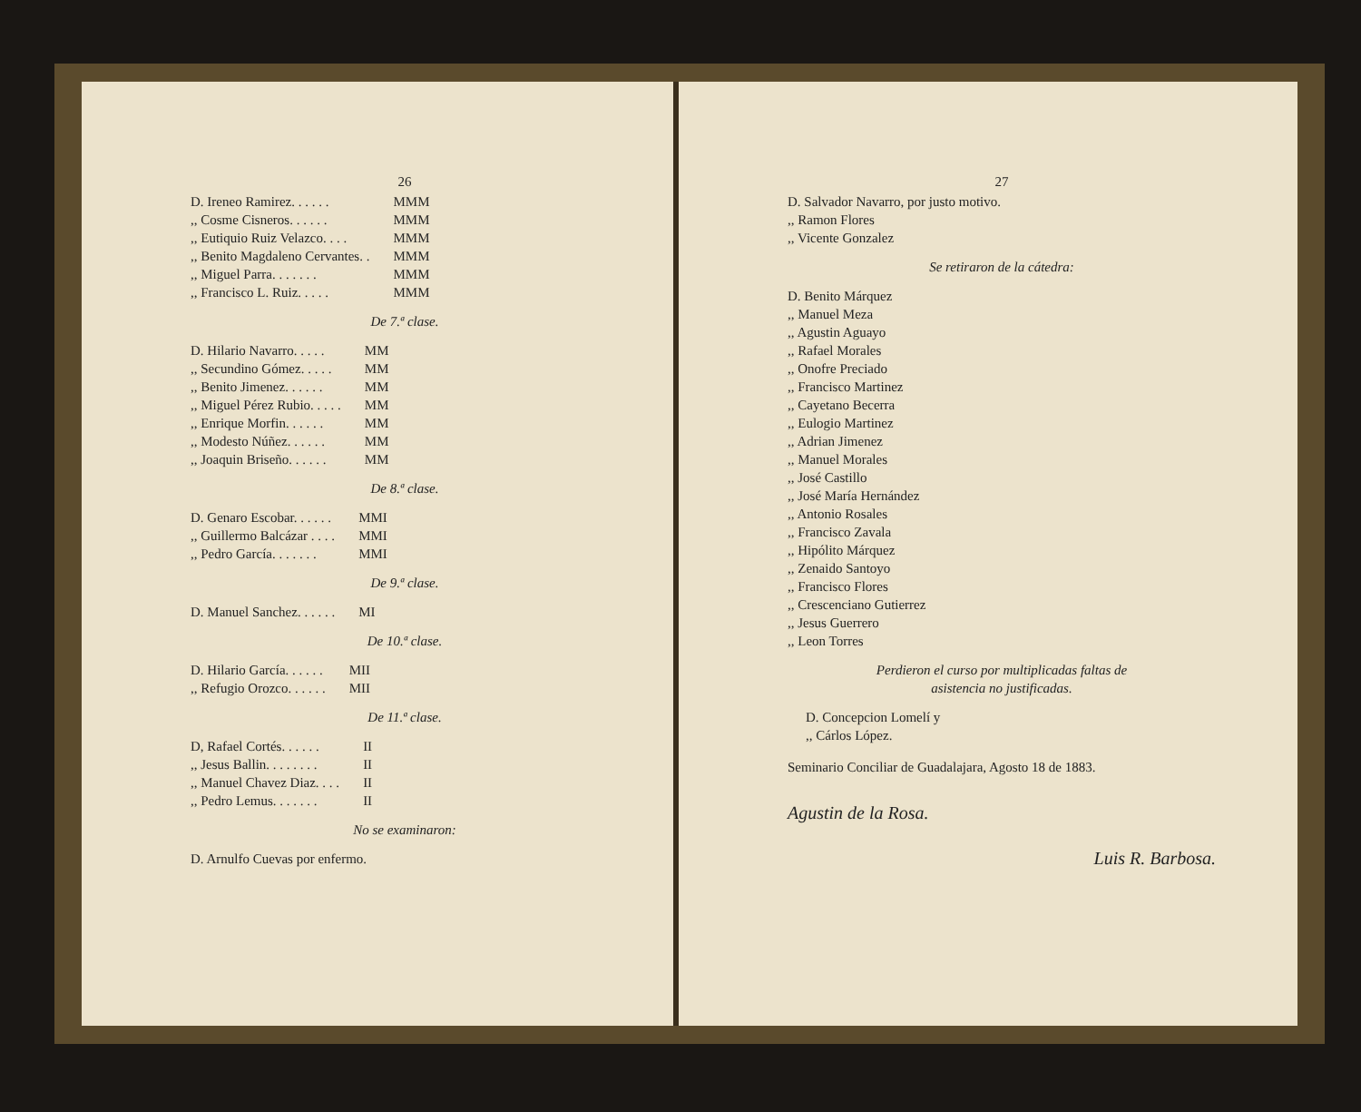26
| D. Ireneo Ramirez. . . . . . | MMM |
| ,, Cosme Cisneros. . . . . . | MMM |
| ,, Eutiquio Ruiz Velazco. . . . | MMM |
| ,, Benito Magdaleno Cervantes. . | MMM |
| ,, Miguel Parra. . . . . . . | MMM |
| ,, Francisco L. Ruiz. . . . . | MMM |
De 7.ª clase.
| D. Hilario Navarro. . . . . | MM |
| ,, Secundino Gómez. . . . . | MM |
| ,, Benito Jimenez. . . . . . | MM |
| ,, Miguel Pérez Rubio. . . . . | MM |
| ,, Enrique Morfin. . . . . . | MM |
| ,, Modesto Núñez. . . . . . | MM |
| ,, Joaquin Briseño. . . . . . | MM |
De 8.ª clase.
| D. Genaro Escobar. . . . . . | MMI |
| ,, Guillermo Balcázar . . . . | MMI |
| ,, Pedro García. . . . . . . | MMI |
De 9.ª clase.
| D. Manuel Sanchez. . . . . . | MI |
De 10.ª clase.
| D. Hilario García. . . . . . | MII |
| ,, Refugio Orozco. . . . . . | MII |
De 11.ª clase.
| D, Rafael Cortés. . . . . . | II |
| ,, Jesus Ballin. . . . . . . . | II |
| ,, Manuel Chavez Diaz. . . . | II |
| ,, Pedro Lemus. . . . . . . | II |
No se examinaron:
D. Arnulfo Cuevas por enfermo.
27
D. Salvador Navarro, por justo motivo.
,, Ramon Flores
,, Vicente Gonzalez
Se retiraron de la cátedra:
D. Benito Márquez
,, Manuel Meza
,, Agustin Aguayo
,, Rafael Morales
,, Onofre Preciado
,, Francisco Martinez
,, Cayetano Becerra
,, Eulogio Martinez
,, Adrian Jimenez
,, Manuel Morales
,, José Castillo
,, José María Hernández
,, Antonio Rosales
,, Francisco Zavala
,, Hipólito Márquez
,, Zenaido Santoyo
,, Francisco Flores
,, Crescenciano Gutierrez
,, Jesus Guerrero
,, Leon Torres
Perdieron el curso por multiplicadas faltas de
asistencia no justificadas.
D. Concepcion Lomelí y
,, Cárlos López.
Seminario Conciliar de Guadalajara, Agosto 18 de 1883.
Agustin de la Rosa.
Luis R. Barbosa.